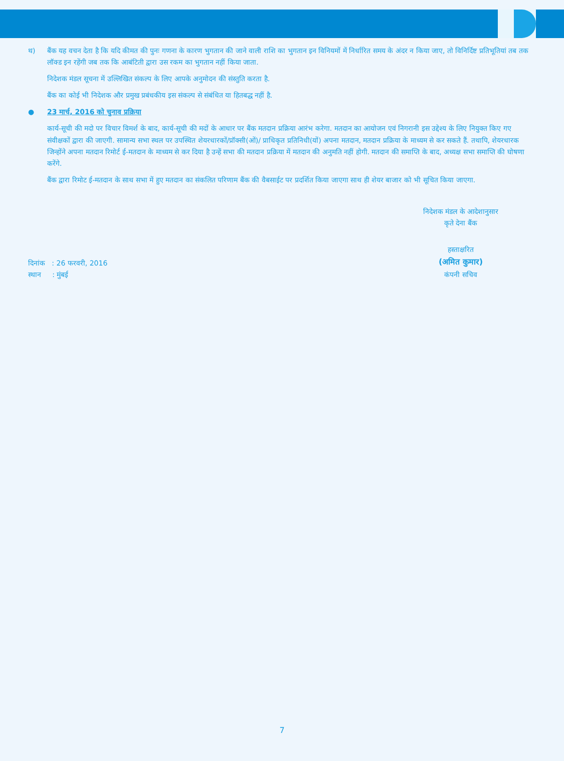थ) बैंक यह वचन देता है कि यदि कीमत की पुनः गणना के कारण भुगतान की जाने वाली राशि का भुगतान इन विनियमों में निर्धारित समय के अंदर न किया जाए, तो विनिर्दिष्ट प्रतिभूतियां तब तक लॉक्ड इन रहेंगी जब तक कि आबंटिती द्वारा उस रकम का भुगतान नहीं किया जाता.
निदेशक मंडल सूचना में उल्लिखित संकल्प के लिए आपके अनुमोदन की संस्तुति करता है.
बैंक का कोई भी निदेशक और प्रमुख प्रबंधकीय इस संकल्प से संबंधित या हितबद्ध नहीं है.
● 23 मार्च, 2016 को चुनाव प्रक्रिया
कार्य-सूची की मदो पर विचार विमर्श के बाद, कार्य-सूची की मदों के आधार पर बैंक मतदान प्रक्रिया आरंभ करेगा. मतदान का आयोजन एवं निगरानी इस उद्देश्य के लिए नियुक्त किए गए संवीक्षकों द्वारा की जाएगी. सामान्य सभा स्थल पर उपस्थित शेयरधारकों/प्रॉक्सी(ओं)/ प्राधिकृत प्रतिनिधी(यों) अपना मतदान, मतदान प्रक्रिया के माध्यम से कर सकते हैं. तथापि, शेयरधारक जिन्होंने अपना मतदान रिमोर्ट ई-मतदान के माध्यम से कर दिया है उन्हें सभा की मतदान प्रक्रिया में मतदान की अनुमति नहीं होगी. मतदान की समाप्ति के बाद, अध्यक्ष सभा समाप्ति की घोषणा करेंगे.
बैंक द्वारा रिमोट ई-मतदान के साथ सभा में हुए मतदान का संकलित परिणाम बैंक की वैबसाईट पर प्रदर्शित किया जाएगा साथ ही शेयर बाजार को भी सूचित किया जाएगा.
निदेशक मंडल के आदेशानुसार
कृते देना बैंक
दिनांक : 26 फरवरी, 2016
स्थान : मुंबई
हस्ताक्षरित
(अमित कुमार)
कंपनी सचिव
7